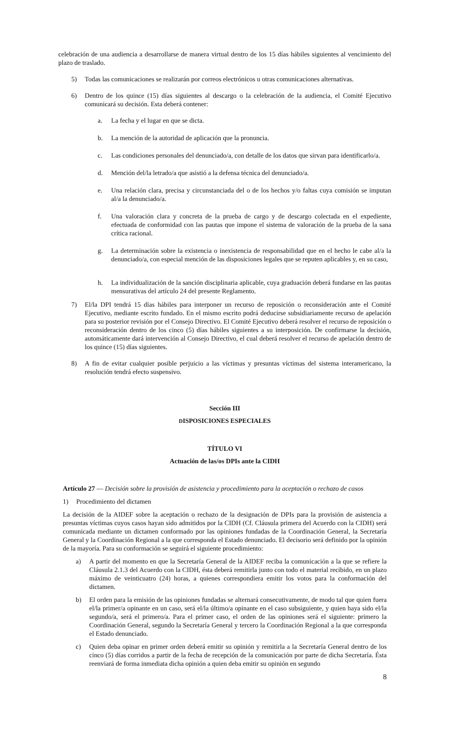celebración de una audiencia a desarrollarse de manera virtual dentro de los 15 días hábiles siguientes al vencimiento del plazo de traslado.
5) Todas las comunicaciones se realizarán por correos electrónicos u otras comunicaciones alternativas.
6) Dentro de los quince (15) días siguientes al descargo o la celebración de la audiencia, el Comité Ejecutivo comunicará su decisión. Esta deberá contener:
a. La fecha y el lugar en que se dicta.
b. La mención de la autoridad de aplicación que la pronuncia.
c. Las condiciones personales del denunciado/a, con detalle de los datos que sirvan para identificarlo/a.
d. Mención del/la letrado/a que asistió a la defensa técnica del denunciado/a.
e. Una relación clara, precisa y circunstanciada del o de los hechos y/o faltas cuya comisión se imputan al/a la denunciado/a.
f. Una valoración clara y concreta de la prueba de cargo y de descargo colectada en el expediente, efectuada de conformidad con las pautas que impone el sistema de valoración de la prueba de la sana crítica racional.
g. La determinación sobre la existencia o inexistencia de responsabilidad que en el hecho le cabe al/a la denunciado/a, con especial mención de las disposiciones legales que se reputen aplicables y, en su caso,
h. La individualización de la sanción disciplinaria aplicable, cuya graduación deberá fundarse en las pautas mensurativas del artículo 24 del presente Reglamento.
7) El/la DPI tendrá 15 días hábiles para interponer un recurso de reposición o reconsideración ante el Comité Ejecutivo, mediante escrito fundado. En el mismo escrito podrá deducirse subsidiariamente recurso de apelación para su posterior revisión por el Consejo Directivo. El Comité Ejecutivo deberá resolver el recurso de reposición o reconsideración dentro de los cinco (5) días hábiles siguientes a su interposición. De confirmarse la decisión, automáticamente dará intervención al Consejo Directivo, el cual deberá resolver el recurso de apelación dentro de los quince (15) días siguientes.
8) A fin de evitar cualquier posible perjuicio a las víctimas y presuntas víctimas del sistema interamericano, la resolución tendrá efecto suspensivo.
Sección III
DISPOSICIONES ESPECIALES
TÍTULO VI
Actuación de las/os DPIs ante la CIDH
Artículo 27 — Decisión sobre la provisión de asistencia y procedimiento para la aceptación o rechazo de casos
1) Procedimiento del dictamen
La decisión de la AIDEF sobre la aceptación o rechazo de la designación de DPIs para la provisión de asistencia a presuntas víctimas cuyos casos hayan sido admitidos por la CIDH (Cf. Cláusula primera del Acuerdo con la CIDH) será comunicada mediante un dictamen conformado por las opiniones fundadas de la Coordinación General, la Secretaría General y la Coordinación Regional a la que corresponda el Estado denunciado. El decisorio será definido por la opinión de la mayoría. Para su conformación se seguirá el siguiente procedimiento:
a) A partir del momento en que la Secretaría General de la AIDEF reciba la comunicación a la que se refiere la Cláusula 2.1.3 del Acuerdo con la CIDH, ésta deberá remitirla junto con todo el material recibido, en un plazo máximo de veinticuatro (24) horas, a quienes correspondiera emitir los votos para la conformación del dictamen.
b) El orden para la emisión de las opiniones fundadas se alternará consecutivamente, de modo tal que quien fuera el/la primer/a opinante en un caso, será el/la último/a opinante en el caso subsiguiente, y quien haya sido el/la segundo/a, será el primero/a. Para el primer caso, el orden de las opiniones será el siguiente: primero la Coordinación General, segundo la Secretaría General y tercero la Coordinación Regional a la que corresponda el Estado denunciado.
c) Quien deba opinar en primer orden deberá emitir su opinión y remitirla a la Secretaría General dentro de los cinco (5) días corridos a partir de la fecha de recepción de la comunicación por parte de dicha Secretaría. Ésta reenviará de forma inmediata dicha opinión a quien deba emitir su opinión en segundo
8